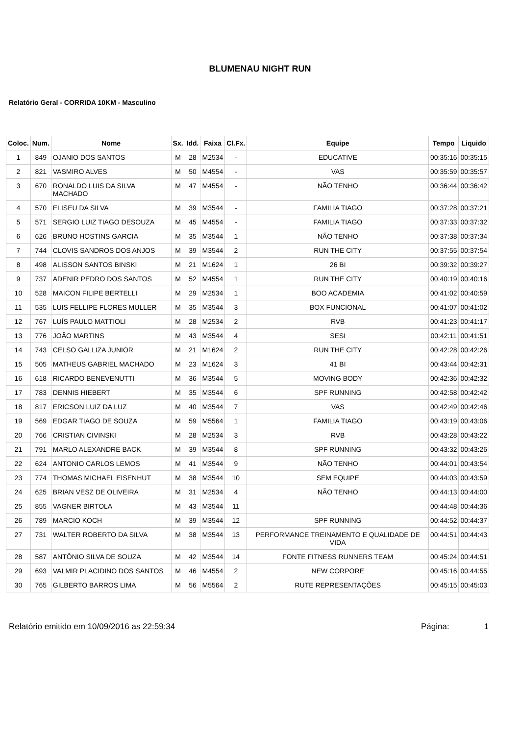BLUMENAU NIGHT RUN
Relatório Geral - CORRIDA 10KM - Masculino
| Coloc. | Num. | Nome | Sx. | Idd. | Faixa | Cl.Fx. | Equipe | Tempo | Liquido |
| --- | --- | --- | --- | --- | --- | --- | --- | --- | --- |
| 1 | 849 | OJANIO DOS SANTOS | M | 28 | M2534 | - | EDUCATIVE | 00:35:16 | 00:35:15 |
| 2 | 821 | VASMIRO ALVES | M | 50 | M4554 | - | VAS | 00:35:59 | 00:35:57 |
| 3 | 670 | RONALDO LUIS DA SILVA MACHADO | M | 47 | M4554 | - | NÃO TENHO | 00:36:44 | 00:36:42 |
| 4 | 570 | ELISEU DA SILVA | M | 39 | M3544 | - | FAMILIA TIAGO | 00:37:28 | 00:37:21 |
| 5 | 571 | SERGIO LUIZ TIAGO DESOUZA | M | 45 | M4554 | - | FAMILIA TIAGO | 00:37:33 | 00:37:32 |
| 6 | 626 | BRUNO HOSTINS GARCIA | M | 35 | M3544 | 1 | NÃO TENHO | 00:37:38 | 00:37:34 |
| 7 | 744 | CLOVIS SANDROS DOS ANJOS | M | 39 | M3544 | 2 | RUN THE CITY | 00:37:55 | 00:37:54 |
| 8 | 498 | ALISSON SANTOS BINSKI | M | 21 | M1624 | 1 | 26 BI | 00:39:32 | 00:39:27 |
| 9 | 737 | ADENIR PEDRO DOS SANTOS | M | 52 | M4554 | 1 | RUN THE CITY | 00:40:19 | 00:40:16 |
| 10 | 528 | MAICON FILIPE BERTELLI | M | 29 | M2534 | 1 | BOO ACADEMIA | 00:41:02 | 00:40:59 |
| 11 | 535 | LUIS FELLIPE FLORES MULLER | M | 35 | M3544 | 3 | BOX FUNCIONAL | 00:41:07 | 00:41:02 |
| 12 | 767 | LUÍS PAULO MATTIOLI | M | 28 | M2534 | 2 | RVB | 00:41:23 | 00:41:17 |
| 13 | 776 | JOÃO MARTINS | M | 43 | M3544 | 4 | SESI | 00:42:11 | 00:41:51 |
| 14 | 743 | CELSO GALLIZA JUNIOR | M | 21 | M1624 | 2 | RUN THE CITY | 00:42:28 | 00:42:26 |
| 15 | 505 | MATHEUS GABRIEL MACHADO | M | 23 | M1624 | 3 | 41 BI | 00:43:44 | 00:42:31 |
| 16 | 618 | RICARDO BENEVENUTTI | M | 36 | M3544 | 5 | MOVING BODY | 00:42:36 | 00:42:32 |
| 17 | 783 | DENNIS HIEBERT | M | 35 | M3544 | 6 | SPF RUNNING | 00:42:58 | 00:42:42 |
| 18 | 817 | ERICSON LUIZ DA LUZ | M | 40 | M3544 | 7 | VAS | 00:42:49 | 00:42:46 |
| 19 | 569 | EDGAR TIAGO DE SOUZA | M | 59 | M5564 | 1 | FAMILIA TIAGO | 00:43:19 | 00:43:06 |
| 20 | 766 | CRISTIAN CIVINSKI | M | 28 | M2534 | 3 | RVB | 00:43:28 | 00:43:22 |
| 21 | 791 | MARLO ALEXANDRE BACK | M | 39 | M3544 | 8 | SPF RUNNING | 00:43:32 | 00:43:26 |
| 22 | 624 | ANTONIO CARLOS LEMOS | M | 41 | M3544 | 9 | NÃO TENHO | 00:44:01 | 00:43:54 |
| 23 | 774 | THOMAS MICHAEL EISENHUT | M | 38 | M3544 | 10 | SEM EQUIPE | 00:44:03 | 00:43:59 |
| 24 | 625 | BRIAN VESZ DE OLIVEIRA | M | 31 | M2534 | 4 | NÃO TENHO | 00:44:13 | 00:44:00 |
| 25 | 855 | VAGNER BIRTOLA | M | 43 | M3544 | 11 | | 00:44:48 | 00:44:36 |
| 26 | 789 | MARCIO KOCH | M | 39 | M3544 | 12 | SPF RUNNING | 00:44:52 | 00:44:37 |
| 27 | 731 | WALTER ROBERTO DA SILVA | M | 38 | M3544 | 13 | PERFORMANCE TREINAMENTO E QUALIDADE DE VIDA | 00:44:51 | 00:44:43 |
| 28 | 587 | ANTÔNIO SILVA DE SOUZA | M | 42 | M3544 | 14 | FONTE FITNESS RUNNERS TEAM | 00:45:24 | 00:44:51 |
| 29 | 693 | VALMIR PLACIDINO DOS SANTOS | M | 46 | M4554 | 2 | NEW CORPORE | 00:45:16 | 00:44:55 |
| 30 | 765 | GILBERTO BARROS LIMA | M | 56 | M5564 | 2 | RUTE REPRESENTAÇÕES | 00:45:15 | 00:45:03 |
Relatório emitido em 10/09/2016 as 22:59:34 Página: 1